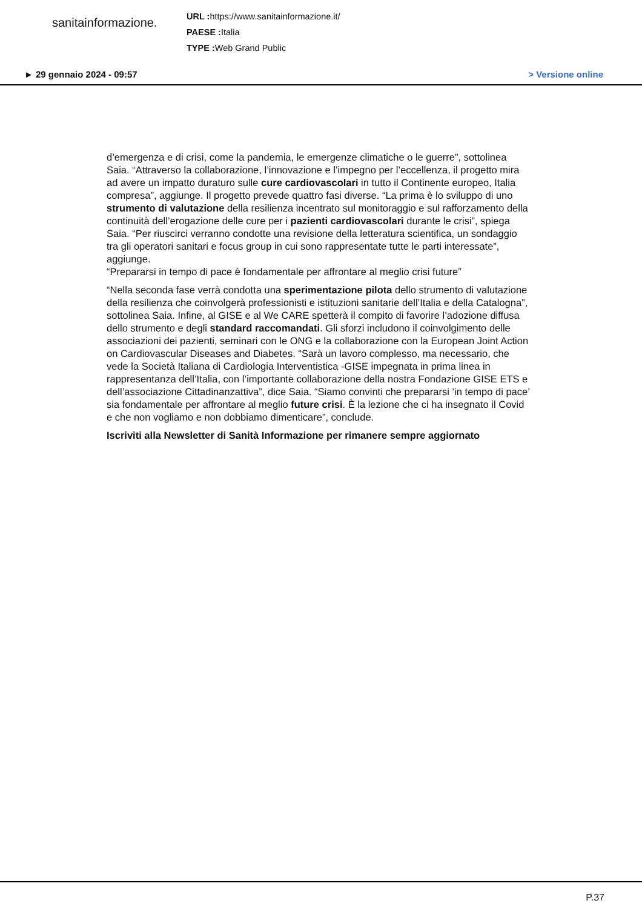sanitainformazione.
URL : https://www.sanitainformazione.it/
PAESE : Italia
TYPE : Web Grand Public
► 29 gennaio 2024 - 09:57 > Versione online
d’emergenza e di crisi, come la pandemia, le emergenze climatiche o le guerre”, sottolinea Saia. “Attraverso la collaborazione, l’innovazione e l’impegno per l’eccellenza, il progetto mira ad avere un impatto duraturo sulle cure cardiovascolari in tutto il Continente europeo, Italia compresa”, aggiunge. Il progetto prevede quattro fasi diverse. “La prima è lo sviluppo di uno strumento di valutazione della resilienza incentrato sul monitoraggio e sul rafforzamento della continuità dell’erogazione delle cure per i pazienti cardiovascolari durante le crisi”, spiega Saia. “Per riuscirci verranno condotte una revisione della letteratura scientifica, un sondaggio tra gli operatori sanitari e focus group in cui sono rappresentate tutte le parti interessate”, aggiunge.
“Prepararsi in tempo di pace è fondamentale per affrontare al meglio crisi future”
“Nella seconda fase verrà condotta una sperimentazione pilota dello strumento di valutazione della resilienza che coinvolgerà professionisti e istituzioni sanitarie dell’Italia e della Catalogna”, sottolinea Saia. Infine, al GISE e al We CARE spetterà il compito di favorire l’adozione diffusa dello strumento e degli standard raccomandati. Gli sforzi includono il coinvolgimento delle associazioni dei pazienti, seminari con le ONG e la collaborazione con la European Joint Action on Cardiovascular Diseases and Diabetes. “Sarà un lavoro complesso, ma necessario, che vede la Società Italiana di Cardiologia Interventistica -GISE impegnata in prima linea in rappresentanza dell’Italia, con l’importante collaborazione della nostra Fondazione GISE ETS e dell’associazione Cittadinanzattiva”, dice Saia. “Siamo convinti che prepararsi ‘in tempo di pace’ sia fondamentale per affrontare al meglio future crisi. È la lezione che ci ha insegnato il Covid e che non vogliamo e non dobbiamo dimenticare”, conclude.
Iscriviti alla Newsletter di Sanità Informazione per rimanere sempre aggiornato
P.37